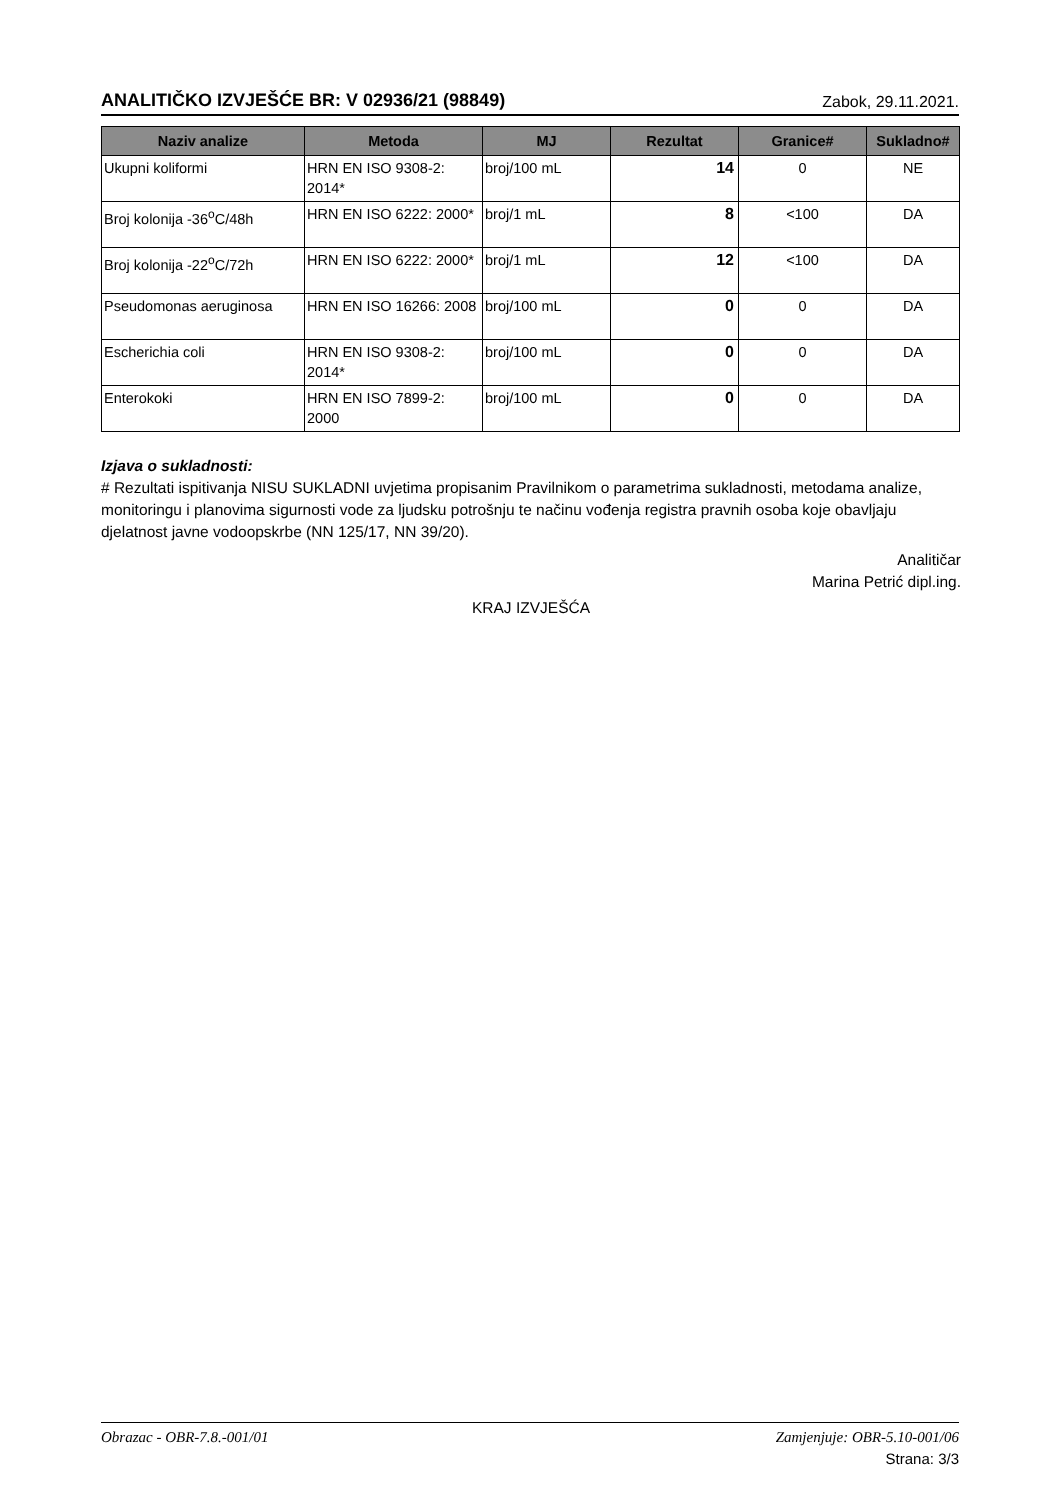ANALITIČKO IZVJEŠĆE BR: V 02936/21 (98849)
Zabok, 29.11.2021.
| Naziv analize | Metoda | MJ | Rezultat | Granice# | Sukladno# |
| --- | --- | --- | --- | --- | --- |
| Ukupni koliformi | HRN EN ISO 9308-2: 2014* | broj/100 mL | 14 | 0 | NE |
| Broj kolonija -36<sup>o</sup>C/48h | HRN EN ISO 6222: 2000* | broj/1 mL | 8 | <100 | DA |
| Broj kolonija -22<sup>o</sup>C/72h | HRN EN ISO 6222: 2000* | broj/1 mL | 12 | <100 | DA |
| Pseudomonas aeruginosa | HRN EN ISO 16266: 2008 | broj/100 mL | 0 | 0 | DA |
| Escherichia coli | HRN EN ISO 9308-2: 2014* | broj/100 mL | 0 | 0 | DA |
| Enterokoki | HRN EN ISO 7899-2: 2000 | broj/100 mL | 0 | 0 | DA |
Izjava o sukladnosti:
# Rezultati ispitivanja NISU SUKLADNI uvjetima propisanim Pravilnikom o parametrima sukladnosti, metodama analize, monitoringu i planovima sigurnosti vode za ljudsku potrošnju te načinu vođenja registra pravnih osoba koje obavljaju djelatnost javne vodoopskrbe (NN 125/17, NN 39/20).
Analitičar
Marina Petrić dipl.ing.
KRAJ IZVJEŠĆA
Obrazac - OBR-7.8.-001/01 Zamjenjuje: OBR-5.10-001/06
Strana: 3/3